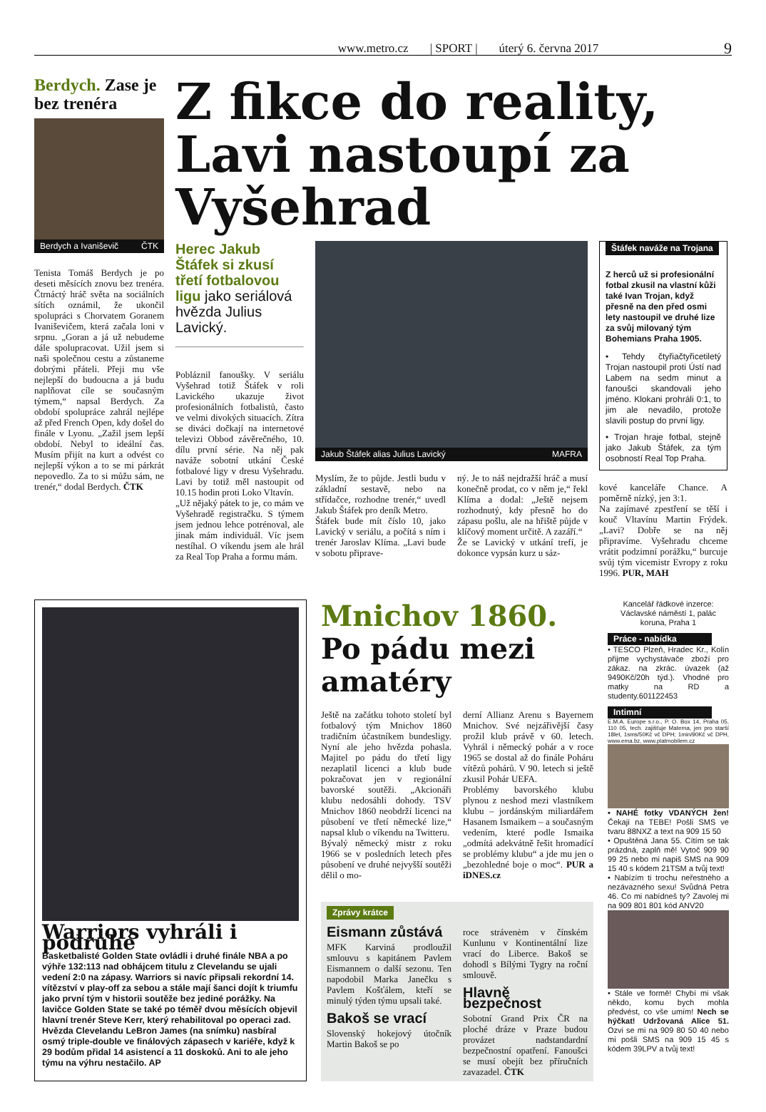www.metro.cz | SPORT | úterý 6. června 2017
9
Berdych. Zase je bez trenéra
Berdych a Ivaniševič ČTK
Tenista Tomáš Berdych je po deseti měsících znovu bez trenéra. Čtrnáctý hráč světa na sociálních sítích oznámil, že ukončil spolupráci s Chorvatem Goranem Ivaniševičem, která začala loni v srpnu. „Goran a já už nebudeme dále spolupracovat. Užil jsem si naši společnou cestu a zůstaneme dobrými přáteli. Přeji mu vše nejlepší do budoucna a já budu naplňovat cíle se současným týmem,“ napsal Berdych. Za období spolupráce zahrál nejlépe až před French Open, kdy došel do finále v Lyonu. „Zažil jsem lepší období. Nebyl to ideální čas. Musím přijít na kurt a odvést co nejlepší výkon a to se mi párkrát nepovedlo. Za to si můžu sám, ne trenér,“ dodal Berdych. ČTK
Z fikce do reality, Lavi nastoupí za Vyšehrad
Herec Jakub Štáfek si zkusí třetí fotbalovou ligu jako seriálová hvězda Julius Lavický.
Pobláznil fanoušky. V seriálu Vyšehrad totiž Štáfek v roli Lavického ukazuje život profesionálních fotbalistů, často ve velmi divokých situacích. Zítra se diváci dočkají na internetové televizi Obbod závěrečného, 10. dílu první série. Na něj pak naváže sobotní utkání České fotbalové ligy v dresu Vyšehradu. Lavi by totiž měl nastoupit od 10.15 hodin proti Loko Vltavín.
„Už nějaký pátek to je, co mám ve Vyšehradě registračku. S týmem jsem jednou lehce potrénoval, ale jinak mám individuál. Víc jsem nestíhal. O víkendu jsem ale hrál za Real Top Praha a formu mám.
Jakub Štáfek alias Julius Lavický MAFRA
Myslím, že to půjde. Jestli budu v základní sestavě, nebo na střídačce, rozhodne trenér,“ uvedl Jakub Štáfek pro deník Metro.
Štáfek bude mít číslo 10, jako Lavický v seriálu, a počítá s ním i trenér Jaroslav Klíma. „Lavi bude v sobotu připrave-
ný. Je to náš nejdražší hráč a musí konečně prodat, co v něm je,“ řekl Klíma a dodal: „Ještě nejsem rozhodnutý, kdy přesně ho do zápasu pošlu, ale na hřiště půjde v klíčový moment určitě. A zazáří.“
Že se Lavický v utkání trefí, je dokonce vypsán kurz u sáz-
Štáfek naváže na Trojana
Z herců už si profesionální fotbal zkusil na vlastní kůži také Ivan Trojan, když přesně na den před osmi lety nastoupil ve druhé lize za svůj milovaný tým Bohemians Praha 1905.
• Tehdy čtyřiačtyřicetiletý Trojan nastoupil proti Ústí nad Labem na sedm minut a fanoušci skandovali jeho jméno. Klokani prohráli 0:1, to jim ale nevadilo, protože slavili postup do první ligy.
• Trojan hraje fotbal, stejně jako Jakub Štáfek, za tým osobností Real Top Praha.
kové kanceláře Chance. A poměrně nízký, jen 3:1.
Na zajímavé zpestření se těší i kouč Vltavínu Martin Frýdek. „Lavi? Dobře se na něj připravíme. Vyšehradu chceme vrátit podzimní porážku,“ burcuje svůj tým vicemistr Evropy z roku 1996. PUR, MAH
Warriors vyhráli i podruhé
Basketbalisté Golden State ovládli i druhé finále NBA a po výhře 132:113 nad obhájcem titulu z Clevelandu se ujali vedení 2:0 na zápasy. Warriors si navíc připsali rekordní 14. vítězství v play-off za sebou a stále mají šanci dojít k triumfu jako první tým v historii soutěže bez jediné porážky. Na lavičce Golden State se také po téměř dvou měsících objevil hlavní trenér Steve Kerr, který rehabilitoval po operaci zad. Hvězda Clevelandu LeBron James (na snímku) nasbíral osmý triple-double ve finálových zápasech v kariéře, když k 29 bodům přidal 14 asistencí a 11 doskoků. Ani to ale jeho týmu na výhru nestačilo. AP
Mnichov 1860. Po pádu mezi amatéry
Ještě na začátku tohoto století byl fotbalový tým Mnichov 1860 tradičním účastníkem bundesligy. Nyní ale jeho hvězda pohasla. Majitel po pádu do třetí ligy nezaplatil licenci a klub bude pokračovat jen v regionální bavorské soutěži. „Akcionáři klubu nedosáhli dohody. TSV Mnichov 1860 neobdrží licenci na působení ve třetí německé lize,“ napsal klub o víkendu na Twitteru.
Bývalý německý mistr z roku 1966 se v posledních letech přes působení ve druhé nejvyšší soutěži dělil o mo-
derní Allianz Arenu s Bayernem Mnichov. Své nejzářivější časy prožil klub právě v 60. letech. Vyhrál i německý pohár a v roce 1965 se dostal až do finále Poháru vítězů pohárů. V 90. letech si ještě zkusil Pohár UEFA.
Problémy bavorského klubu plynou z neshod mezi vlastníkem klubu – jordánským miliardářem Hasanem Ismaikem – a současným vedením, které podle Ismaika „odmítá adekvátně řešit hromadící se problémy klubu“ a jde mu jen o „bezohledné boje o moc“. PUR a iDNES.cz
Zprávy krátce
Eismann zůstává
MFK Karviná prodloužil smlouvu s kapitánem Pavlem Eismannem o další sezonu. Ten napodobil Marka Janečku s Pavlem Košťálem, kteří se minulý týden týmu upsali také.
Bakoš se vrací
Slovenský hokejový útočník Martin Bakoš se po
roce strávenėm v čínském Kunlunu v Kontinentální lize vrací do Liberce. Bakoš se dohodl s Bílými Tygry na roční smlouvě.
Hlavně bezpečnost
Sobotní Grand Prix ČR na ploché dráze v Praze budou provázet nadstandardní bezpečnostní opatření. Fanoušci se musí obejít bez příručních zavazadel. ČTK
Kancelář řádkové inzerce: Václavské náměstí 1, palác koruna, Praha 1
Práce - nabídka
• TESCO Plzeň, Hradec Kr., Kolín přijme vychystávače zboží pro zákaz. na zkrác. úvazek (až 9490Kč/20h týd.). Vhodné pro matky na RD a studenty.601122453
Intimní
E.M.A. Europe s.r.o., P. O. Box 14, Praha 05, 110 05, tech. zajišťuje Materna, jen pro starší 18let, 1sms/50Kč vč DPH; 1min/90Kč vč DPH, www.ema.bz, www.platmobilem.cz
• NAHÉ fotky VDANÝCH žen! Čekají na TEBE! Pošli SMS ve tvaru 88NXZ a text na 909 15 50
• Opuštěná Jana 55. Cítím se tak prázdná, zaplň mě! Vytoč 909 90 99 25 nebo mi napiš SMS na 909 15 40 s kódem 21TSM a tvůj text!
• Nabízím ti trochu neřestného a nezávazného sexu! Svůdná Petra 46. Co mi nabídneš ty? Zavolej mi na 909 801 801 kód ANV20
• Stále ve formě! Chybí mi však někdo, komu bych mohla předvést, co vše umím! Nech se hýčkat! Udržovaná Alice 51. Ozvi se mi na 909 80 50 40 nebo mi pošli SMS na 909 15 45 s kódem 39LPV a tvůj text!